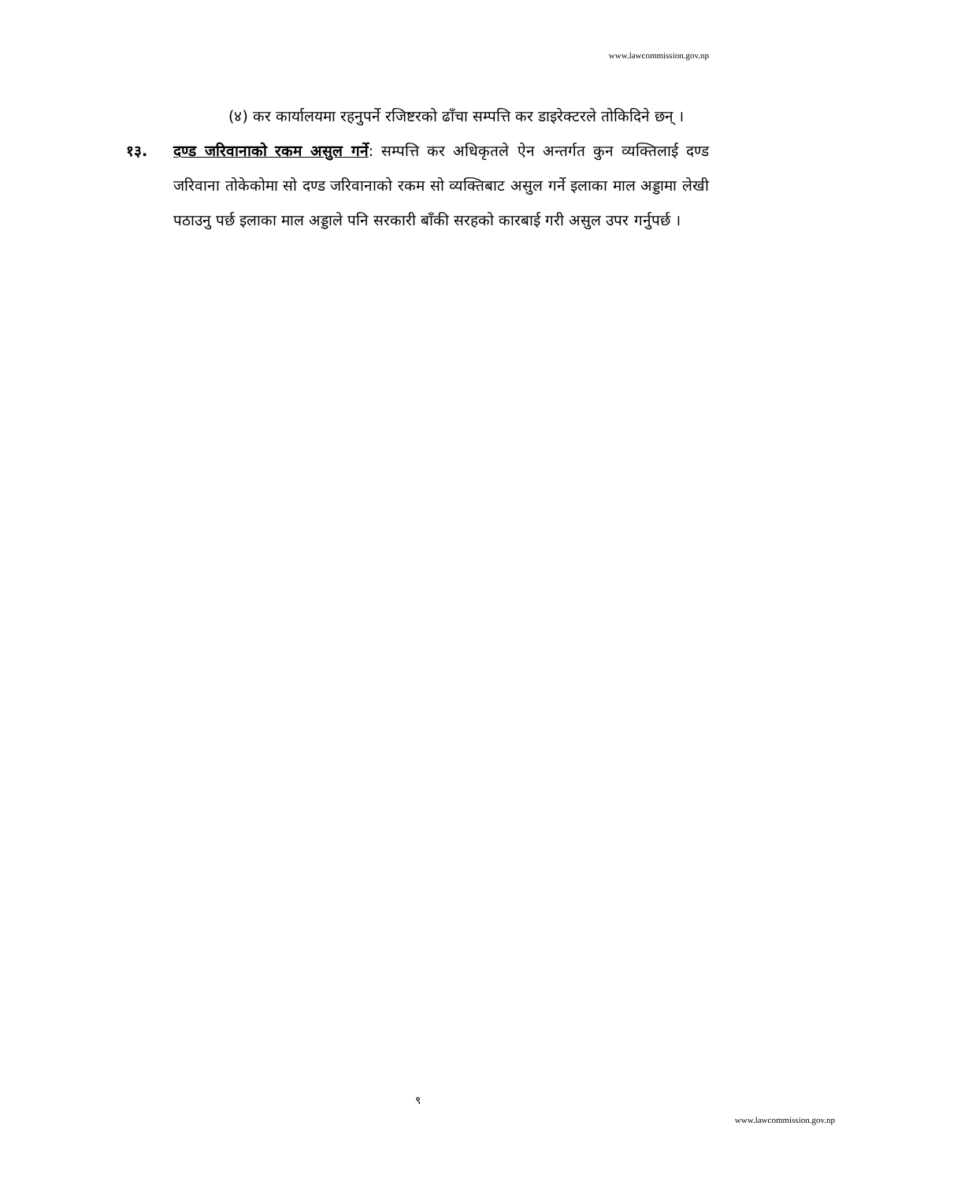www.lawcommission.gov.np
(४) कर कार्यालयमा रहनुपर्ने रजिष्टरको ढाँचा सम्पत्ति कर डाइरेक्टरले तोकिदिने छन् ।
१३. दण्ड जरिवानाको रकम असुल गर्ने: सम्पत्ति कर अधिकृतले ऐन अन्तर्गत कुन व्यक्तिलाई दण्ड जरिवाना तोकेकोमा सो दण्ड जरिवानाको रकम सो व्यक्तिबाट असुल गर्ने इलाका माल अड्डामा लेखी पठाउनु पर्छ इलाका माल अड्डाले पनि सरकारी बाँकी सरहको कारबाई गरी असुल उपर गर्नुपर्छ ।
९
www.lawcommission.gov.np